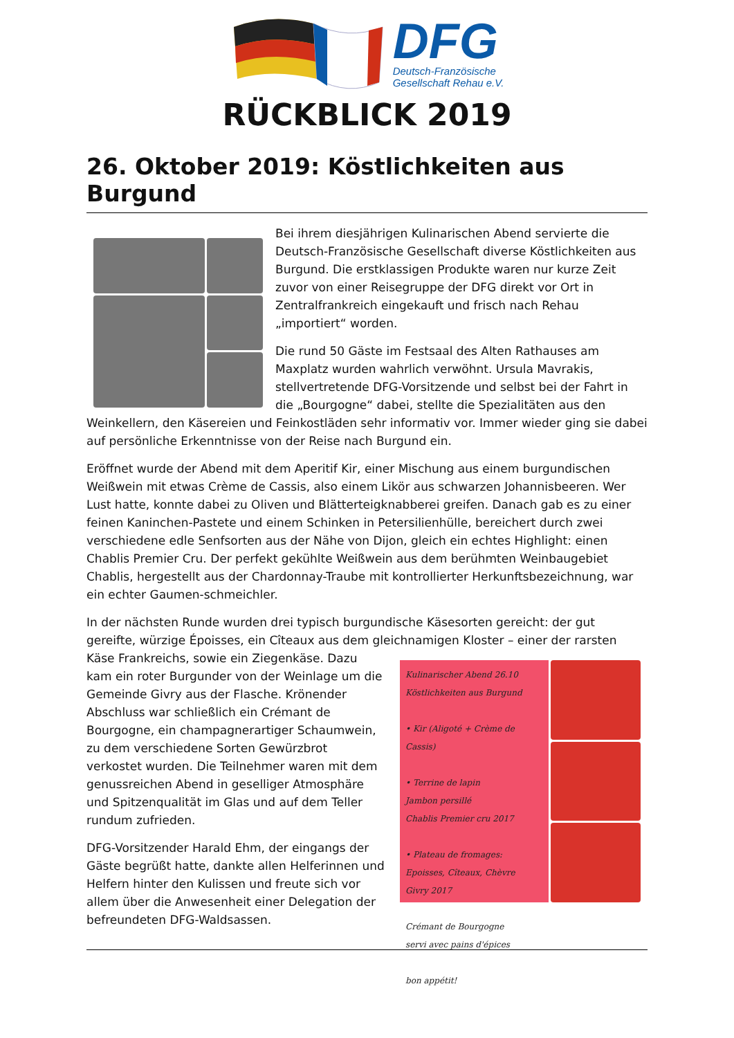DFG
Deutsch-Französische
Gesellschaft Rehau e.V.
RÜCKBLICK 2019
26. Oktober 2019: Köstlichkeiten aus Burgund
Bei ihrem diesjährigen Kulinarischen Abend servierte die Deutsch-Französische Gesellschaft diverse Köstlichkeiten aus Burgund. Die erstklassigen Produkte waren nur kurze Zeit zuvor von einer Reisegruppe der DFG direkt vor Ort in Zentralfrankreich eingekauft und frisch nach Rehau „importiert“ worden.
Die rund 50 Gäste im Festsaal des Alten Rathauses am Maxplatz wurden wahrlich verwöhnt. Ursula Mavrakis, stellvertretende DFG-Vorsitzende und selbst bei der Fahrt in die „Bourgogne“ dabei, stellte die Spezialitäten aus den Weinkellern, den Käsereien und Feinkostläden sehr informativ vor. Immer wieder ging sie dabei auf persönliche Erkenntnisse von der Reise nach Burgund ein.
Eröffnet wurde der Abend mit dem Aperitif Kir, einer Mischung aus einem burgundischen Weißwein mit etwas Crème de Cassis, also einem Likör aus schwarzen Johannisbeeren. Wer Lust hatte, konnte dabei zu Oliven und Blätterteigknabberei greifen. Danach gab es zu einer feinen Kaninchen-Pastete und einem Schinken in Petersilienhülle, bereichert durch zwei verschiedene edle Senfsorten aus der Nähe von Dijon, gleich ein echtes Highlight: einen Chablis Premier Cru. Der perfekt gekühlte Weißwein aus dem berühmten Weinbaugebiet Chablis, hergestellt aus der Chardonnay-Traube mit kontrollierter Herkunftsbezeichnung, war ein echter Gaumen-schmeichler.
In der nächsten Runde wurden drei typisch burgundische Käsesorten gereicht: der gut gereifte, würzige Époisses, ein Cîteaux aus dem gleichnamigen Kloster – einer der rarsten Käse
Kulinarischer Abend 26.10
Köstlichkeiten aus Burgund
• Kir (Aligoté + Crème de Cassis)
• Terrine de lapin
Jambon persillé
Chablis Premier cru 2017
• Plateau de fromages:
Epoisses, Cîteaux, Chèvre
Givry 2017
Crémant de Bourgogne
servi avec pains d'épices
bon appétit!
Frankreichs, sowie ein Ziegenkäse. Dazu kam ein roter Burgunder von der Weinlage um die Gemeinde Givry aus der Flasche. Krönender Abschluss war schließlich ein Crémant de Bourgogne, ein champagnerartiger Schaumwein, zu dem verschiedene Sorten Gewürzbrot verkostet wurden. Die Teilnehmer waren mit dem genussreichen Abend in geselliger Atmosphäre und Spitzenqualität im Glas und auf dem Teller rundum zufrieden.
DFG-Vorsitzender Harald Ehm, der eingangs der Gäste begrüßt hatte, dankte allen Helferinnen und Helfern hinter den Kulissen und freute sich vor allem über die Anwesenheit einer Delegation der befreundeten DFG-Waldsassen.